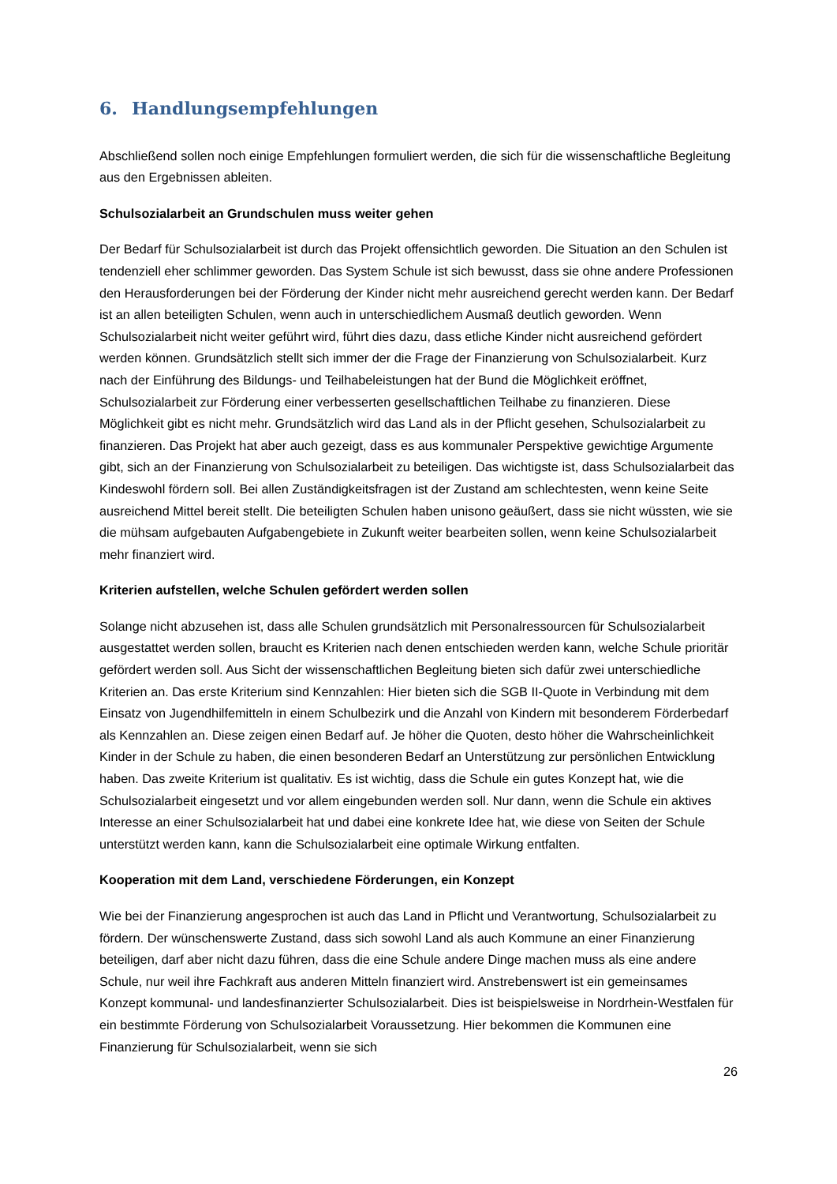6. Handlungsempfehlungen
Abschließend sollen noch einige Empfehlungen formuliert werden, die sich für die wissenschaftliche Begleitung aus den Ergebnissen ableiten.
Schulsozialarbeit an Grundschulen muss weiter gehen
Der Bedarf für Schulsozialarbeit ist durch das Projekt offensichtlich geworden. Die Situation an den Schulen ist tendenziell eher schlimmer geworden. Das System Schule ist sich bewusst, dass sie ohne andere Professionen den Herausforderungen bei der Förderung der Kinder nicht mehr ausreichend gerecht werden kann. Der Bedarf ist an allen beteiligten Schulen, wenn auch in unterschiedlichem Ausmaß deutlich geworden. Wenn Schulsozialarbeit nicht weiter geführt wird, führt dies dazu, dass etliche Kinder nicht ausreichend gefördert werden können. Grundsätzlich stellt sich immer der die Frage der Finanzierung von Schulsozialarbeit. Kurz nach der Einführung des Bildungs- und Teilhabeleistungen hat der Bund die Möglichkeit eröffnet, Schulsozialarbeit zur Förderung einer verbesserten gesellschaftlichen Teilhabe zu finanzieren. Diese Möglichkeit gibt es nicht mehr. Grundsätzlich wird das Land als in der Pflicht gesehen, Schulsozialarbeit zu finanzieren. Das Projekt hat aber auch gezeigt, dass es aus kommunaler Perspektive gewichtige Argumente gibt, sich an der Finanzierung von Schulsozialarbeit zu beteiligen. Das wichtigste ist, dass Schulsozialarbeit das Kindeswohl fördern soll. Bei allen Zuständigkeitsfragen ist der Zustand am schlechtesten, wenn keine Seite ausreichend Mittel bereit stellt. Die beteiligten Schulen haben unisono geäußert, dass sie nicht wüssten, wie sie die mühsam aufgebauten Aufgabengebiete in Zukunft weiter bearbeiten sollen, wenn keine Schulsozialarbeit mehr finanziert wird.
Kriterien aufstellen, welche Schulen gefördert werden sollen
Solange nicht abzusehen ist, dass alle Schulen grundsätzlich mit Personalressourcen für Schulsozialarbeit ausgestattet werden sollen, braucht es Kriterien nach denen entschieden werden kann, welche Schule prioritär gefördert werden soll. Aus Sicht der wissenschaftlichen Begleitung bieten sich dafür zwei unterschiedliche Kriterien an. Das erste Kriterium sind Kennzahlen: Hier bieten sich die SGB II-Quote in Verbindung mit dem Einsatz von Jugendhilfemitteln in einem Schulbezirk und die Anzahl von Kindern mit besonderem Förderbedarf als Kennzahlen an. Diese zeigen einen Bedarf auf. Je höher die Quoten, desto höher die Wahrscheinlichkeit Kinder in der Schule zu haben, die einen besonderen Bedarf an Unterstützung zur persönlichen Entwicklung haben. Das zweite Kriterium ist qualitativ. Es ist wichtig, dass die Schule ein gutes Konzept hat, wie die Schulsozialarbeit eingesetzt und vor allem eingebunden werden soll. Nur dann, wenn die Schule ein aktives Interesse an einer Schulsozialarbeit hat und dabei eine konkrete Idee hat, wie diese von Seiten der Schule unterstützt werden kann, kann die Schulsozialarbeit eine optimale Wirkung entfalten.
Kooperation mit dem Land, verschiedene Förderungen, ein Konzept
Wie bei der Finanzierung angesprochen ist auch das Land in Pflicht und Verantwortung, Schulsozialarbeit zu fördern. Der wünschenswerte Zustand, dass sich sowohl Land als auch Kommune an einer Finanzierung beteiligen, darf aber nicht dazu führen, dass die eine Schule andere Dinge machen muss als eine andere Schule, nur weil ihre Fachkraft aus anderen Mitteln finanziert wird. Anstrebenswert ist ein gemeinsames Konzept kommunal- und landesfinanzierter Schulsozialarbeit. Dies ist beispielsweise in Nordrhein-Westfalen für ein bestimmte Förderung von Schulsozialarbeit Voraussetzung. Hier bekommen die Kommunen eine Finanzierung für Schulsozialarbeit, wenn sie sich
26